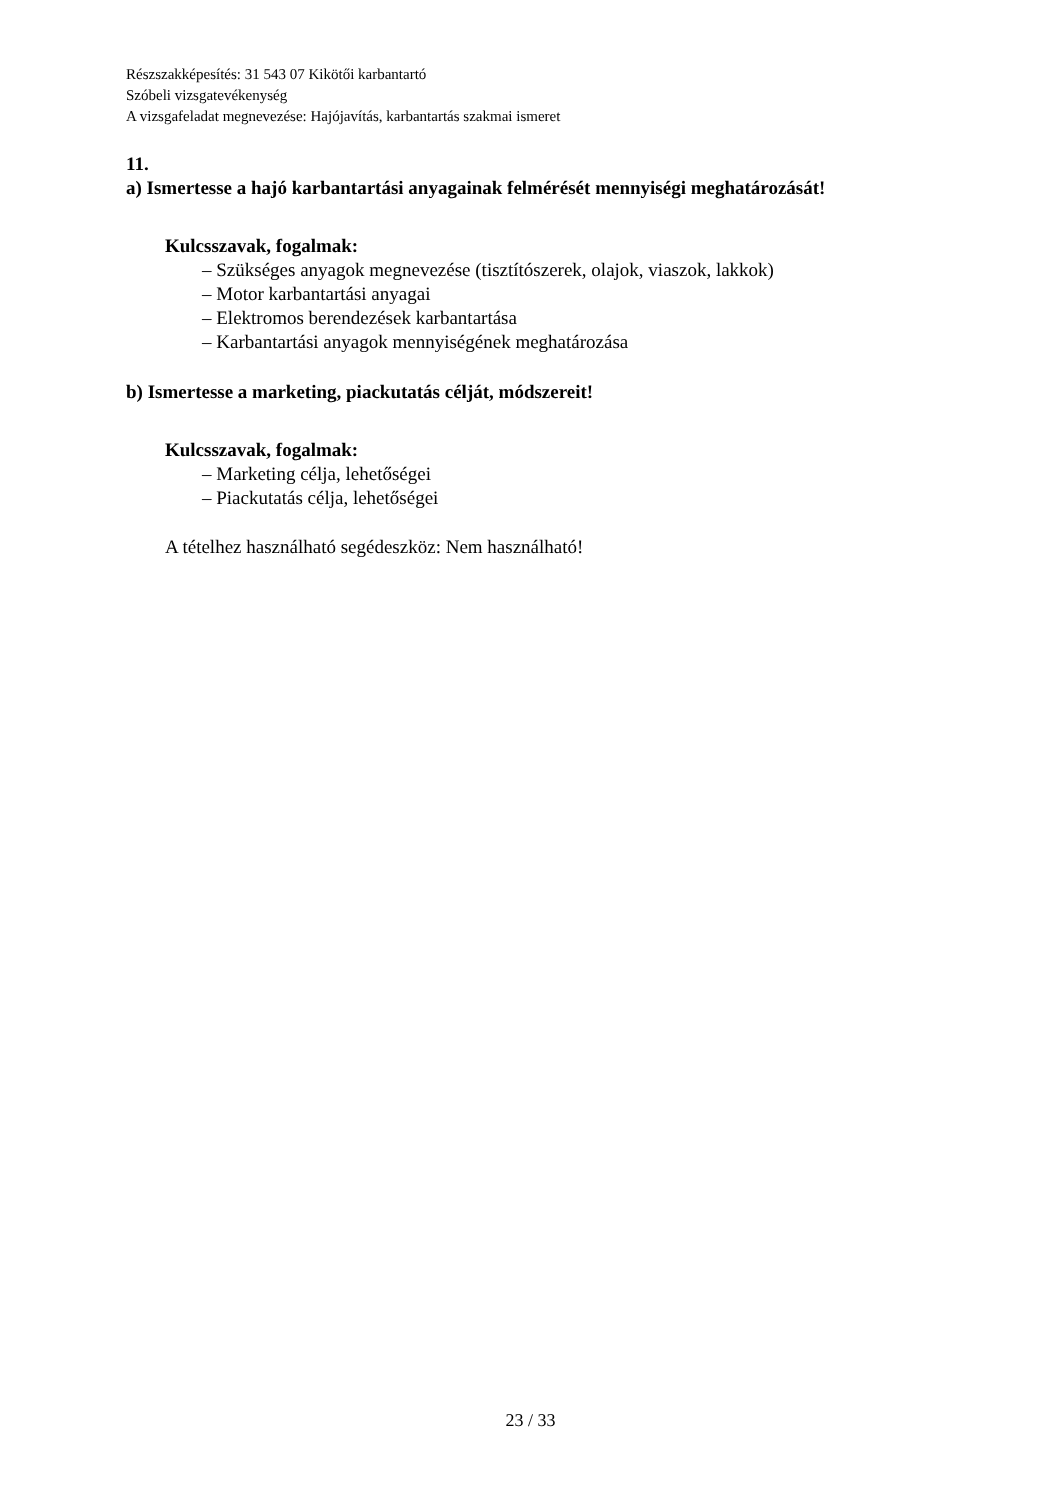Részszakképesítés: 31 543 07 Kikötői karbantartó
Szóbeli vizsgatevékenység
A vizsgafeladat megnevezése: Hajójavítás, karbantartás szakmai ismeret
11.
a) Ismertesse a hajó karbantartási anyagainak felmérését mennyiségi meghatározását!
Kulcsszavak, fogalmak:
– Szükséges anyagok megnevezése (tisztítószerek, olajok, viaszok, lakkok)
– Motor karbantartási anyagai
– Elektromos berendezések karbantartása
– Karbantartási anyagok mennyiségének meghatározása
b) Ismertesse a marketing, piackutatás célját, módszereit!
Kulcsszavak, fogalmak:
– Marketing célja, lehetőségei
– Piackutatás célja, lehetőségei
A tételhez használható segédeszköz: Nem használható!
23 / 33